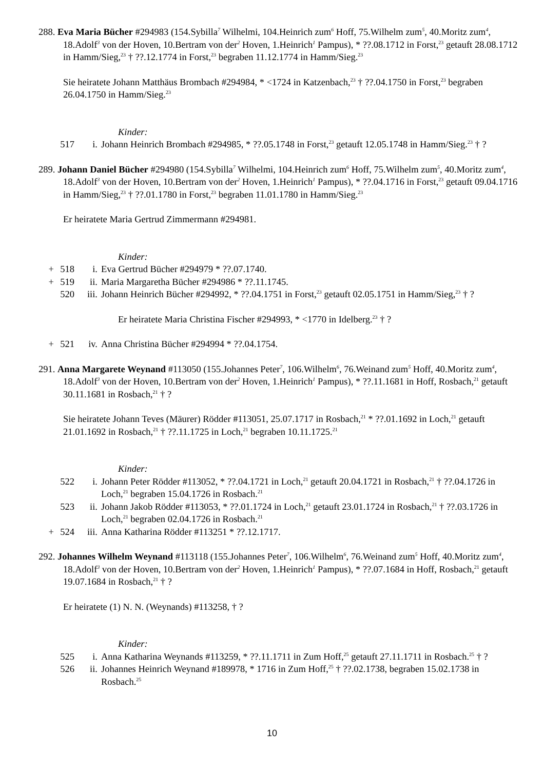288. Eva Maria Bücher #294983 (154.Sybilla<sup>7</sup> Wilhelmi, 104.Heinrich zum<sup>6</sup> Hoff, 75.Wilhelm zum<sup>5</sup>, 40.Moritz zum<sup>4</sup>, 18.Adolf<sup>3</sup> von der Hoven, 10.Bertram von der<sup>2</sup> Hoven, 1.Heinrich<sup>1</sup> Pampus), * ??.08.1712 in Forst,<sup>23</sup> getauft 28.08.1712 in Hamm/Sieg,<sup>23</sup> † ??.12.1774 in Forst,<sup>23</sup> begraben 11.12.1774 in Hamm/Sieg.<sup>23</sup>
Sie heiratete Johann Matthäus Brombach #294984, * <1724 in Katzenbach,<sup>23</sup> † ??.04.1750 in Forst,<sup>23</sup> begraben 26.04.1750 in Hamm/Sieg.<sup>23</sup>
Kinder:
517 i. Johann Heinrich Brombach #294985, * ??.05.1748 in Forst,<sup>23</sup> getauft 12.05.1748 in Hamm/Sieg.<sup>23</sup> † ?
289. Johann Daniel Bücher #294980 (154.Sybilla<sup>7</sup> Wilhelmi, 104.Heinrich zum<sup>6</sup> Hoff, 75.Wilhelm zum<sup>5</sup>, 40.Moritz zum<sup>4</sup>, 18.Adolf<sup>3</sup> von der Hoven, 10.Bertram von der<sup>2</sup> Hoven, 1.Heinrich<sup>1</sup> Pampus), * ??.04.1716 in Forst,<sup>23</sup> getauft 09.04.1716 in Hamm/Sieg,<sup>23</sup> † ??.01.1780 in Forst,<sup>23</sup> begraben 11.01.1780 in Hamm/Sieg.<sup>23</sup>
Er heiratete Maria Gertrud Zimmermann #294981.
Kinder:
+ 518 i. Eva Gertrud Bücher #294979 * ??.07.1740.
+ 519 ii. Maria Margaretha Bücher #294986 * ??.11.1745.
520 iii. Johann Heinrich Bücher #294992, * ??.04.1751 in Forst,<sup>23</sup> getauft 02.05.1751 in Hamm/Sieg,<sup>23</sup> † ?
Er heiratete Maria Christina Fischer #294993, * <1770 in Idelberg.<sup>23</sup> † ?
+ 521 iv. Anna Christina Bücher #294994 * ??.04.1754.
291. Anna Margarete Weynand #113050 (155.Johannes Peter<sup>7</sup>, 106.Wilhelm<sup>6</sup>, 76.Weinand zum<sup>5</sup> Hoff, 40.Moritz zum<sup>4</sup>, 18.Adolf<sup>3</sup> von der Hoven, 10.Bertram von der<sup>2</sup> Hoven, 1.Heinrich<sup>1</sup> Pampus), * ??.11.1681 in Hoff, Rosbach,<sup>21</sup> getauft 30.11.1681 in Rosbach,<sup>21</sup> † ?
Sie heiratete Johann Teves (Mäurer) Rödder #113051, 25.07.1717 in Rosbach,<sup>21</sup> * ??.01.1692 in Loch,<sup>21</sup> getauft 21.01.1692 in Rosbach,<sup>21</sup> † ??.11.1725 in Loch,<sup>21</sup> begraben 10.11.1725.<sup>21</sup>
Kinder:
522 i. Johann Peter Rödder #113052, * ??.04.1721 in Loch,<sup>21</sup> getauft 20.04.1721 in Rosbach,<sup>21</sup> † ??.04.1726 in Loch,<sup>21</sup> begraben 15.04.1726 in Rosbach.<sup>21</sup>
523 ii. Johann Jakob Rödder #113053, * ??.01.1724 in Loch,<sup>21</sup> getauft 23.01.1724 in Rosbach,<sup>21</sup> † ??.03.1726 in Loch,<sup>21</sup> begraben 02.04.1726 in Rosbach.<sup>21</sup>
+ 524 iii. Anna Katharina Rödder #113251 * ??.12.1717.
292. Johannes Wilhelm Weynand #113118 (155.Johannes Peter<sup>7</sup>, 106.Wilhelm<sup>6</sup>, 76.Weinand zum<sup>5</sup> Hoff, 40.Moritz zum<sup>4</sup>, 18.Adolf<sup>3</sup> von der Hoven, 10.Bertram von der<sup>2</sup> Hoven, 1.Heinrich<sup>1</sup> Pampus), * ??.07.1684 in Hoff, Rosbach,<sup>21</sup> getauft 19.07.1684 in Rosbach,<sup>21</sup> † ?
Er heiratete (1) N. N. (Weynands) #113258, † ?
Kinder:
525 i. Anna Katharina Weynands #113259, * ??.11.1711 in Zum Hoff,<sup>25</sup> getauft 27.11.1711 in Rosbach.<sup>25</sup> † ?
526 ii. Johannes Heinrich Weynand #189978, * 1716 in Zum Hoff,<sup>25</sup> † ??.02.1738, begraben 15.02.1738 in Rosbach.<sup>25</sup>
10